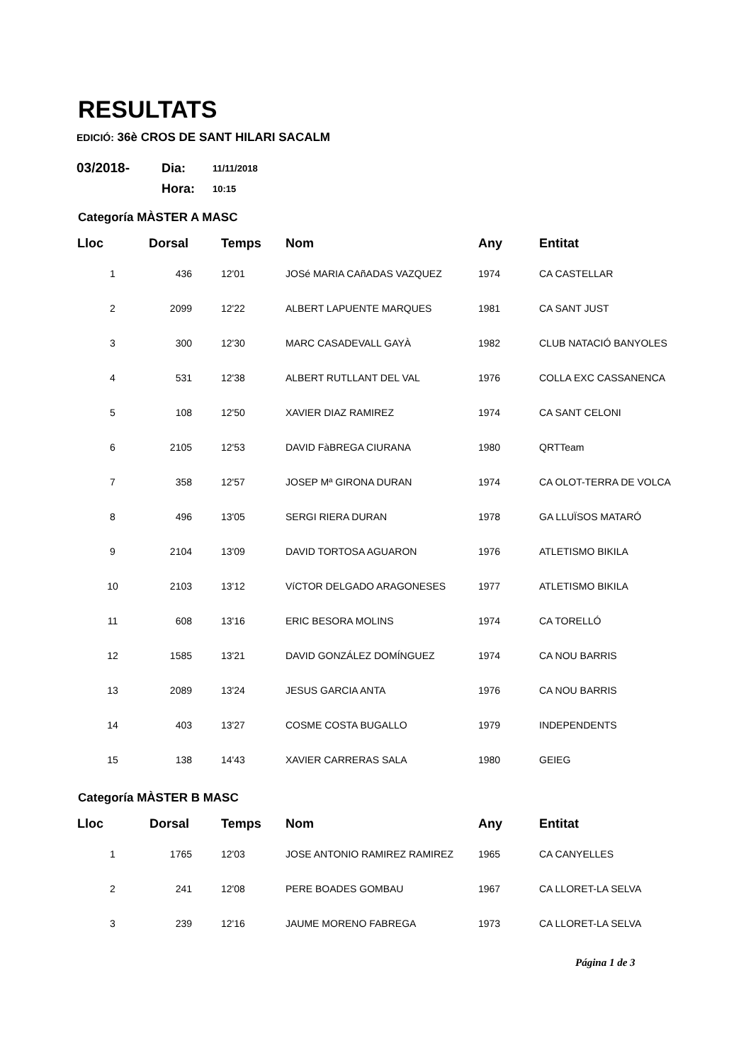RESULTATS
EDICIÓ: 36è CROS DE SANT HILARI SACALM
03/2018- Dia: 11/11/2018
Hora: 10:15
Categoría MÀSTER A MASC
| Lloc | Dorsal | Temps | Nom | Any | Entitat |
| --- | --- | --- | --- | --- | --- |
| 1 | 436 | 12'01 | JOSé MARIA CAñADAS VAZQUEZ | 1974 | CA CASTELLAR |
| 2 | 2099 | 12'22 | ALBERT LAPUENTE MARQUES | 1981 | CA SANT JUST |
| 3 | 300 | 12'30 | MARC CASADEVALL GAYÀ | 1982 | CLUB NATACIÓ BANYOLES |
| 4 | 531 | 12'38 | ALBERT RUTLLANT DEL VAL | 1976 | COLLA EXC CASSANENCA |
| 5 | 108 | 12'50 | XAVIER DIAZ RAMIREZ | 1974 | CA SANT CELONI |
| 6 | 2105 | 12'53 | DAVID FàBREGA CIURANA | 1980 | QRTTeam |
| 7 | 358 | 12'57 | JOSEP Mª GIRONA DURAN | 1974 | CA OLOT-TERRA DE VOLCA |
| 8 | 496 | 13'05 | SERGI RIERA DURAN | 1978 | GA LLUÏSOS MATARÓ |
| 9 | 2104 | 13'09 | DAVID TORTOSA AGUARON | 1976 | ATLETISMO BIKILA |
| 10 | 2103 | 13'12 | VíCTOR DELGADO ARAGONESES | 1977 | ATLETISMO BIKILA |
| 11 | 608 | 13'16 | ERIC BESORA MOLINS | 1974 | CA TORELLÓ |
| 12 | 1585 | 13'21 | DAVID GONZÁLEZ DOMÍNGUEZ | 1974 | CA NOU BARRIS |
| 13 | 2089 | 13'24 | JESUS GARCIA ANTA | 1976 | CA NOU BARRIS |
| 14 | 403 | 13'27 | COSME COSTA BUGALLO | 1979 | INDEPENDENTS |
| 15 | 138 | 14'43 | XAVIER CARRERAS SALA | 1980 | GEIEG |
Categoría MÀSTER B MASC
| Lloc | Dorsal | Temps | Nom | Any | Entitat |
| --- | --- | --- | --- | --- | --- |
| 1 | 1765 | 12'03 | JOSE ANTONIO RAMIREZ RAMIREZ | 1965 | CA CANYELLES |
| 2 | 241 | 12'08 | PERE BOADES GOMBAU | 1967 | CA LLORET-LA SELVA |
| 3 | 239 | 12'16 | JAUME MORENO FABREGA | 1973 | CA LLORET-LA SELVA |
Página 1 de 3